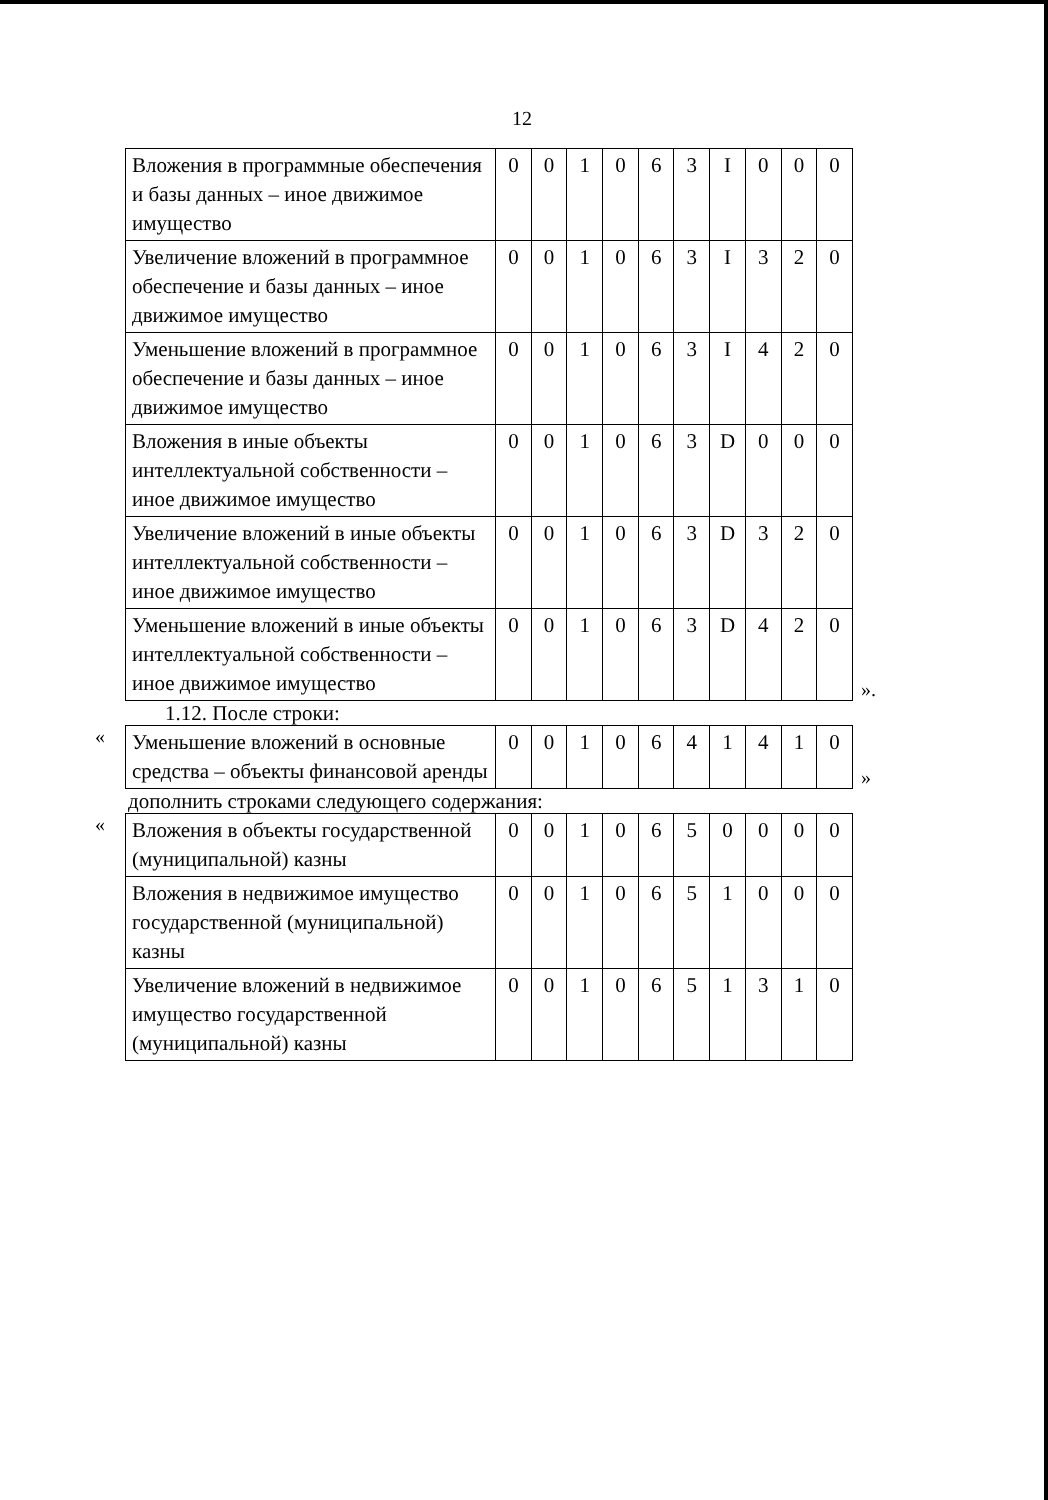12
| Вложения в программные обеспечения и базы данных – иное движимое имущество | 0 | 0 | 1 | 0 | 6 | 3 | I | 0 | 0 | 0 |
| Увеличение вложений в программное обеспечение и базы данных – иное движимое имущество | 0 | 0 | 1 | 0 | 6 | 3 | I | 3 | 2 | 0 |
| Уменьшение вложений в программное обеспечение и базы данных – иное движимое имущество | 0 | 0 | 1 | 0 | 6 | 3 | I | 4 | 2 | 0 |
| Вложения в иные объекты интеллектуальной собственности – иное движимое имущество | 0 | 0 | 1 | 0 | 6 | 3 | D | 0 | 0 | 0 |
| Увеличение вложений в иные объекты интеллектуальной собственности – иное движимое имущество | 0 | 0 | 1 | 0 | 6 | 3 | D | 3 | 2 | 0 |
| Уменьшение вложений в иные объекты интеллектуальной собственности – иное движимое имущество | 0 | 0 | 1 | 0 | 6 | 3 | D | 4 | 2 | 0 |
».
1.12. После строки:
«
| Уменьшение вложений в основные средства – объекты финансовой аренды | 0 | 0 | 1 | 0 | 6 | 4 | 1 | 4 | 1 | 0 |
»
дополнить строками следующего содержания:
«
| Вложения в объекты государственной (муниципальной) казны | 0 | 0 | 1 | 0 | 6 | 5 | 0 | 0 | 0 | 0 |
| Вложения в недвижимое имущество государственной (муниципальной) казны | 0 | 0 | 1 | 0 | 6 | 5 | 1 | 0 | 0 | 0 |
| Увеличение вложений в недвижимое имущество государственной (муниципальной) казны | 0 | 0 | 1 | 0 | 6 | 5 | 1 | 3 | 1 | 0 |